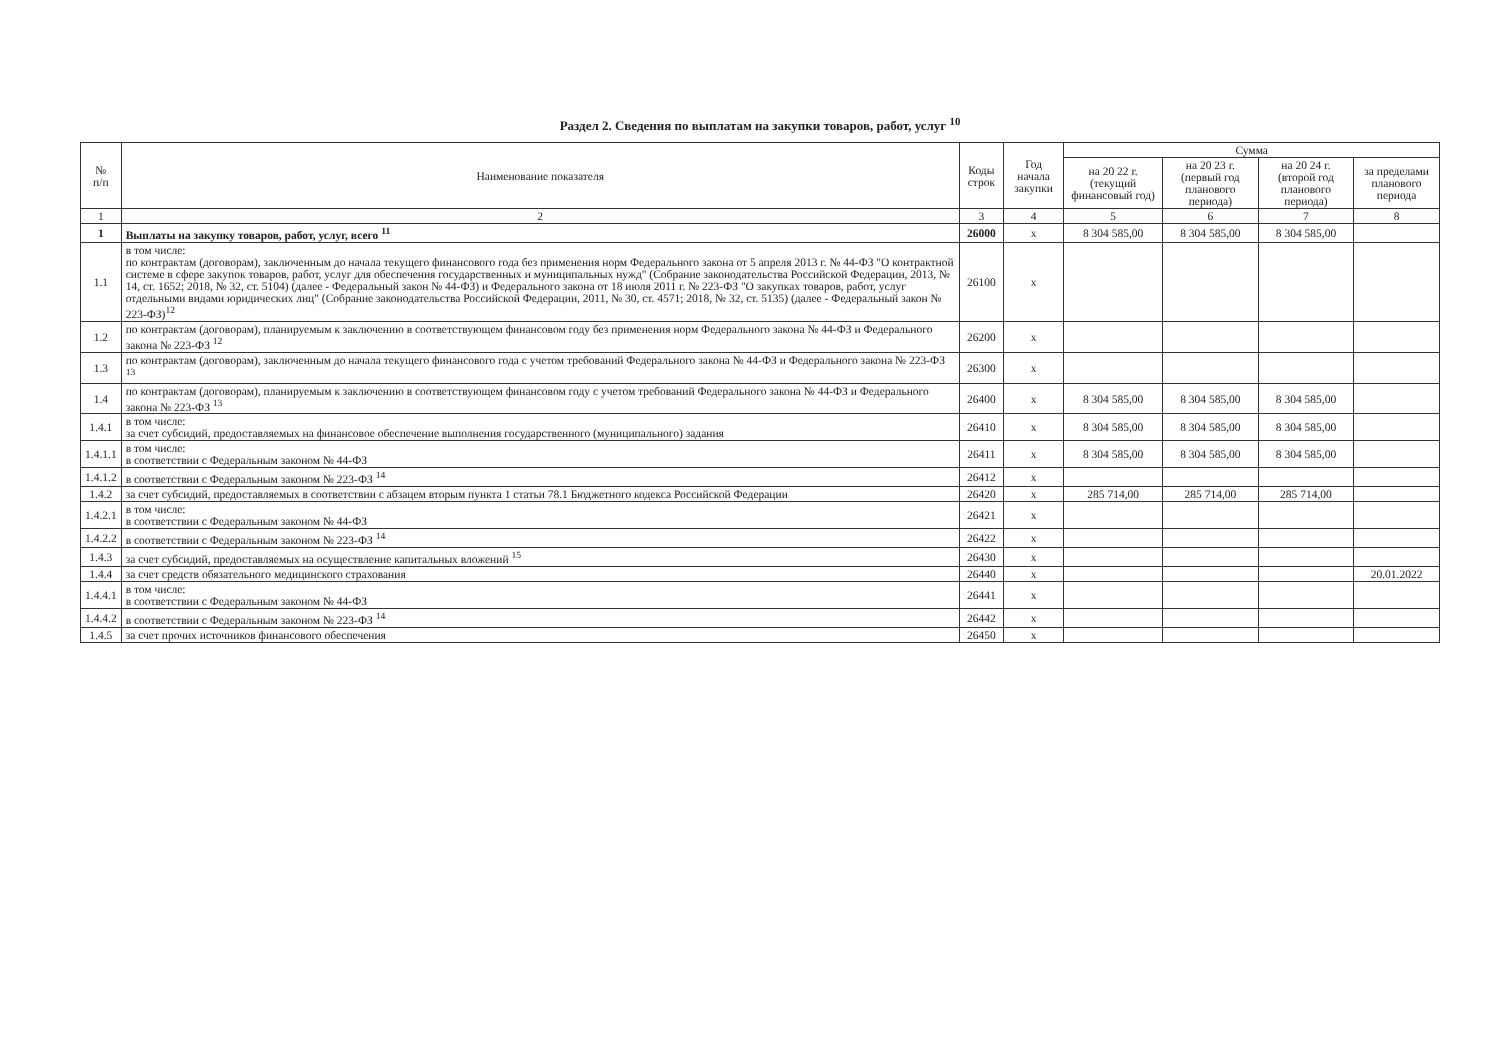Раздел 2. Сведения по выплатам на закупки товаров, работ, услуг <sup>10</sup>
| № п/п | Наименование показателя | Коды строк | Год начала закупки | Сумма | | | |
| --- | --- | --- | --- | --- | --- | --- | --- |
| | | | | на 20 22 г. (текущий финансовый год) | на 20 23 г. (первый год планового периода) | на 20 24 г. (второй год планового периода) | за пределами планового периода |
| 1 | 2 | 3 | 4 | 5 | 6 | 7 | 8 |
| 1 | Выплаты на закупку товаров, работ, услуг, всего <sup>11</sup> | 26000 | х | 8 304 585,00 | 8 304 585,00 | 8 304 585,00 | |
| 1.1 | в том числе: по контрактам (договорам), заключенным до начала текущего финансового года без применения норм Федерального закона от 5 апреля 2013 г. № 44-ФЗ "О контрактной системе в сфере закупок товаров, работ, услуг для обеспечения государственных и муниципальных нужд" (Собрание законодательства Российской Федерации, 2013, № 14, ст. 1652; 2018, № 32, ст. 5104) (далее - Федеральный закон № 44-ФЗ) и Федерального закона от 18 июля 2011 г. № 223-ФЗ "О закупках товаров, работ, услуг отдельными видами юридических лиц" (Собрание законодательства Российской Федерации, 2011, № 30, ст. 4571; 2018, № 32, ст. 5135) (далее - Федеральный закон № 223-ФЗ)<sup>12</sup> | 26100 | х | | | | |
| 1.2 | по контрактам (договорам), планируемым к заключению в соответствующем финансовом году без применения норм Федерального закона № 44-ФЗ и Федерального закона № 223-ФЗ <sup>12</sup> | 26200 | х | | | | |
| 1.3 | по контрактам (договорам), заключенным до начала текущего финансового года с учетом требований Федерального закона № 44-ФЗ и Федерального закона № 223-ФЗ <sup>13</sup> | 26300 | х | | | | |
| 1.4 | по контрактам (договорам), планируемым к заключению в соответствующем финансовом году с учетом требований Федерального закона № 44-ФЗ и Федерального закона № 223-ФЗ <sup>13</sup> | 26400 | х | 8 304 585,00 | 8 304 585,00 | 8 304 585,00 | |
| 1.4.1 | в том числе: за счет субсидий, предоставляемых на финансовое обеспечение выполнения государственного (муниципального) задания | 26410 | х | 8 304 585,00 | 8 304 585,00 | 8 304 585,00 | |
| 1.4.1.1 | в том числе: в соответствии с Федеральным законом № 44-ФЗ | 26411 | х | 8 304 585,00 | 8 304 585,00 | 8 304 585,00 | |
| 1.4.1.2 | в соответствии с Федеральным законом № 223-ФЗ <sup>14</sup> | 26412 | х | | | | |
| 1.4.2 | за счет субсидий, предоставляемых в соответствии с абзацем вторым пункта 1 статьи 78.1 Бюджетного кодекса Российской Федерации | 26420 | х | 285 714,00 | 285 714,00 | 285 714,00 | |
| 1.4.2.1 | в том числе: в соответствии с Федеральным законом № 44-ФЗ | 26421 | х | | | | |
| 1.4.2.2 | в соответствии с Федеральным законом № 223-ФЗ <sup>14</sup> | 26422 | х | | | | |
| 1.4.3 | за счет субсидий, предоставляемых на осуществление капитальных вложений <sup>15</sup> | 26430 | х | | | | |
| 1.4.4 | за счет средств обязательного медицинского страхования | 26440 | х | | | | 20.01.2022 |
| 1.4.4.1 | в том числе: в соответствии с Федеральным законом № 44-ФЗ | 26441 | х | | | | |
| 1.4.4.2 | в соответствии с Федеральным законом № 223-ФЗ <sup>14</sup> | 26442 | х | | | | |
| 1.4.5 | за счет прочих источников финансового обеспечения | 26450 | х | | | | |